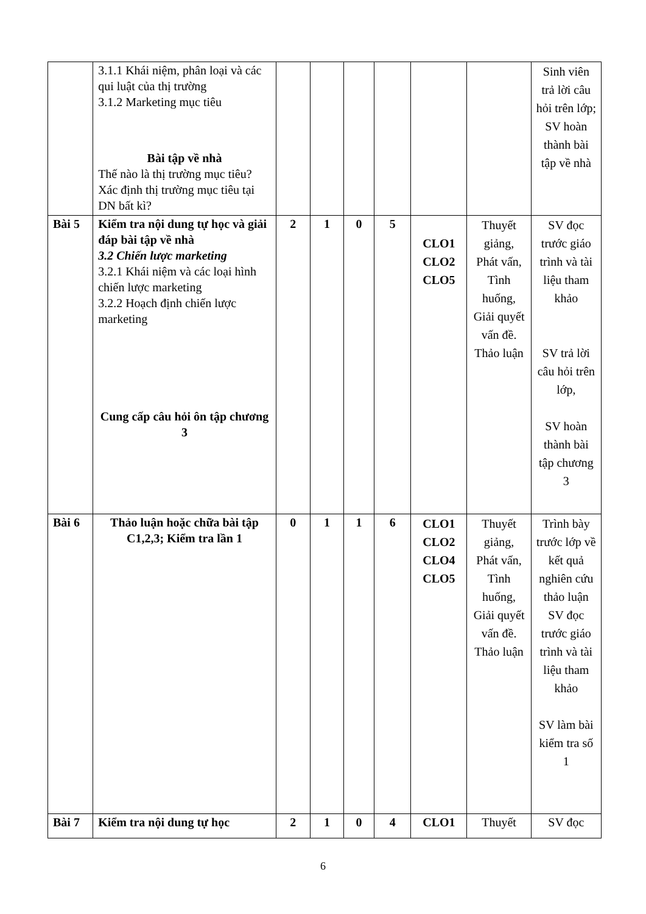| | 3.1.1 Khái niệm, phân loại và các qui luật của thị trường 3.1.2 Marketing mục tiêu Bài tập về nhà Thế nào là thị trường mục tiêu? Xác định thị trường mục tiêu tại DN bất kì? | | | | | | | Sinh viên trả lời câu hỏi trên lớp; SV hoàn thành bài tập về nhà |
| Bài 5 | Kiểm tra nội dung tự học và giải đáp bài tập về nhà 3.2 Chiến lược marketing 3.2.1 Khái niệm và các loại hình chiến lược marketing 3.2.2 Hoạch định chiến lược marketing Cung cấp câu hỏi ôn tập chương 3 | 2 | 1 | 0 | 5 | CLO1 CLO2 CLO5 | Thuyết giảng, Phát vấn, Tình huống, Giải quyết vấn đề. Thảo luận | SV đọc trước giáo trình và tài liệu tham khảo SV trả lời câu hỏi trên lớp, SV hoàn thành bài tập chương 3 |
| Bài 6 | Thảo luận hoặc chữa bài tập C1,2,3; Kiểm tra lần 1 | 0 | 1 | 1 | 6 | CLO1 CLO2 CLO4 CLO5 | Thuyết giảng, Phát vấn, Tình huống, Giải quyết vấn đề. Thảo luận | Trình bày trước lớp về kết quả nghiên cứu thảo luận SV đọc trước giáo trình và tài liệu tham khảo SV làm bài kiểm tra số 1 |
| Bài 7 | Kiểm tra nội dung tự học | 2 | 1 | 0 | 4 | CLO1 | Thuyết | SV đọc |
6